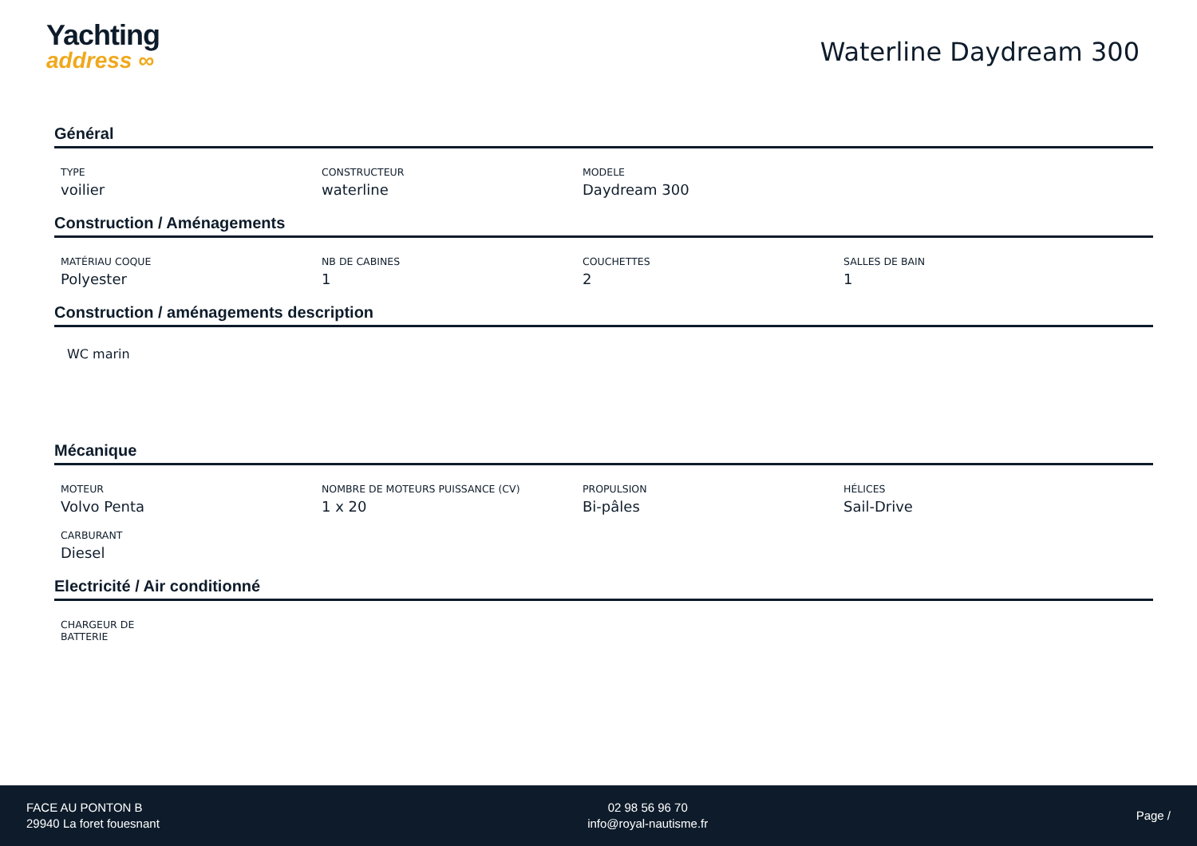Yachting
address ∞
Waterline Daydream 300
Général
TYPE
voilier
CONSTRUCTEUR
waterline
MODELE
Daydream 300
Construction / Aménagements
MATÉRIAU COQUE
Polyester
NB DE CABINES
1
COUCHETTES
2
SALLES DE BAIN
1
Construction / aménagements description
WC marin
Mécanique
MOTEUR
Volvo Penta
NOMBRE DE MOTEURS PUISSANCE (CV)
1 x 20
PROPULSION
Bi-pâles
HÉLICES
Sail-Drive
CARBURANT
Diesel
Electricité / Air conditionné
CHARGEUR DE
BATTERIE
FACE AU PONTON B
29940 La foret fouesnant
02 98 56 96 70
info@royal-nautisme.fr
Page /